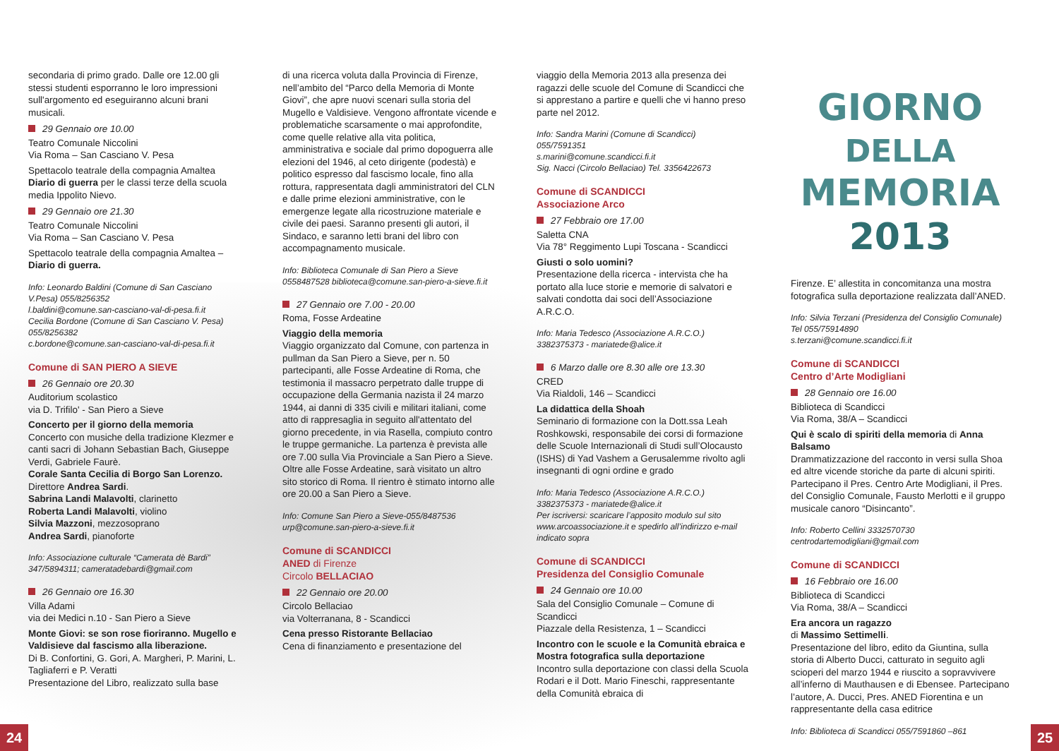secondaria di primo grado. Dalle ore 12.00 gli stessi studenti esporranno le loro impressioni sull'argomento ed eseguiranno alcuni brani musicali.
29 Gennaio ore 10.00
Teatro Comunale Niccolini
Via Roma – San Casciano V. Pesa
Spettacolo teatrale della compagnia Amaltea Diario di guerra per le classi terze della scuola media Ippolito Nievo.
29 Gennaio ore 21.30
Teatro Comunale Niccolini
Via Roma – San Casciano V. Pesa
Spettacolo teatrale della compagnia Amaltea – Diario di guerra.
Info: Leonardo Baldini (Comune di San Casciano V.Pesa) 055/8256352
l.baldini@comune.san-casciano-val-di-pesa.fi.it
Cecilia Bordone (Comune di San Casciano V. Pesa) 055/8256382
c.bordone@comune.san-casciano-val-di-pesa.fi.it
Comune di SAN PIERO A SIEVE
26 Gennaio ore 20.30
Auditorium scolastico
via D. Trifilo' - San Piero a Sieve
Concerto per il giorno della memoria
Concerto con musiche della tradizione Klezmer e canti sacri di Johann Sebastian Bach, Giuseppe Verdi, Gabriele Faurè.
Corale Santa Cecilia di Borgo San Lorenzo.
Direttore Andrea Sardi.
Sabrina Landi Malavolti, clarinetto
Roberta Landi Malavolti, violino
Silvia Mazzoni, mezzosoprano
Andrea Sardi, pianoforte
Info: Associazione culturale “Camerata dè Bardi” 347/5894311; cameratadebardi@gmail.com
26 Gennaio ore 16.30
Villa Adami
via dei Medici n.10 - San Piero a Sieve
Monte Giovi: se son rose fioriranno. Mugello e Valdisieve dal fascismo alla liberazione.
Di B. Confortini, G. Gori, A. Margheri, P. Marini, L. Tagliaferri e P. Veratti
Presentazione del Libro, realizzato sulla base
di una ricerca voluta dalla Provincia di Firenze, nell’ambito del “Parco della Memoria di Monte Giovi”, che apre nuovi scenari sulla storia del Mugello e Valdisieve. Vengono affrontate vicende e problematiche scarsamente o mai approfondite, come quelle relative alla vita politica, amministrativa e sociale dal primo dopoguerra alle elezioni del 1946, al ceto dirigente (podestà) e politico espresso dal fascismo locale, fino alla rottura, rappresentata dagli amministratori del CLN e dalle prime elezioni amministrative, con le emergenze legate alla ricostruzione materiale e civile dei paesi. Saranno presenti gli autori, il Sindaco, e saranno letti brani del libro con accompagnamento musicale.
Info: Biblioteca Comunale di San Piero a Sieve 0558487528 biblioteca@comune.san-piero-a-sieve.fi.it
27 Gennaio ore 7.00 - 20.00
Roma, Fosse Ardeatine
Viaggio della memoria
Viaggio organizzato dal Comune, con partenza in pullman da San Piero a Sieve, per n. 50 partecipanti, alle Fosse Ardeatine di Roma, che testimonia il massacro perpetrato dalle truppe di occupazione della Germania nazista il 24 marzo 1944, ai danni di 335 civili e militari italiani, come atto di rappresaglia in seguito all'attentato del giorno precedente, in via Rasella, compiuto contro le truppe germaniche. La partenza è prevista alle ore 7.00 sulla Via Provinciale a San Piero a Sieve. Oltre alle Fosse Ardeatine, sarà visitato un altro sito storico di Roma. Il rientro è stimato intorno alle ore 20.00 a San Piero a Sieve.
Info: Comune San Piero a Sieve-055/8487536
urp@comune.san-piero-a-sieve.fi.it
Comune di SCANDICCI
ANED di Firenze
Circolo BELLACIAO
22 Gennaio ore 20.00
Circolo Bellaciao
via Volterranana, 8 - Scandicci
Cena presso Ristorante Bellaciao
Cena di finanziamento e presentazione del
viaggio della Memoria 2013 alla presenza dei ragazzi delle scuole del Comune di Scandicci che si apprestano a partire e quelli che vi hanno preso parte nel 2012.
Info: Sandra Marini (Comune di Scandicci)
055/7591351
s.marini@comune.scandicci.fi.it
Sig. Nacci (Circolo Bellaciao) Tel. 3356422673
Comune di SCANDICCI
Associazione Arco
27 Febbraio ore 17.00
Saletta CNA
Via 78° Reggimento Lupi Toscana - Scandicci
Giusti o solo uomini?
Presentazione della ricerca - intervista che ha portato alla luce storie e memorie di salvatori e salvati condotta dai soci dell’Associazione A.R.C.O.
Info: Maria Tedesco (Associazione A.R.C.O.)
3382375373 - mariatede@alice.it
6 Marzo dalle ore 8.30 alle ore 13.30
CRED
Via Rialdoli, 146 – Scandicci
La didattica della Shoah
Seminario di formazione con la Dott.ssa Leah Roshkowski, responsabile dei corsi di formazione delle Scuole Internazionali di Studi sull’Olocausto (ISHS) di Yad Vashem a Gerusalemme rivolto agli insegnanti di ogni ordine e grado
Info: Maria Tedesco (Associazione A.R.C.O.)
3382375373 - mariatede@alice.it
Per iscriversi: scaricare l’apposito modulo sul sito www.arcoassociazione.it e spedirlo all’indirizzo e-mail indicato sopra
Comune di SCANDICCI
Presidenza del Consiglio Comunale
24 Gennaio ore 10.00
Sala del Consiglio Comunale – Comune di Scandicci
Piazzale della Resistenza, 1 – Scandicci
Incontro con le scuole e la Comunità ebraica e Mostra fotografica sulla deportazione
Incontro sulla deportazione con classi della Scuola Rodari e il Dott. Mario Fineschi, rappresentante della Comunità ebraica di
GIORNO
DELLA
MEMORIA
2013
Firenze. E’ allestita in concomitanza una mostra fotografica sulla deportazione realizzata dall’ANED.
Info: Silvia Terzani (Presidenza del Consiglio Comunale) Tel 055/75914890
s.terzani@comune.scandicci.fi.it
Comune di SCANDICCI
Centro d’Arte Modigliani
28 Gennaio ore 16.00
Biblioteca di Scandicci
Via Roma, 38/A – Scandicci
Qui è scalo di spiriti della memoria di Anna Balsamo
Drammatizzazione del racconto in versi sulla Shoa ed altre vicende storiche da parte di alcuni spiriti. Partecipano il Pres. Centro Arte Modigliani, il Pres. del Consiglio Comunale, Fausto Merlotti e il gruppo musicale canoro “Disincanto”.
Info: Roberto Cellini 3332570730
centrodartemodigliani@gmail.com
Comune di SCANDICCI
16 Febbraio ore 16.00
Biblioteca di Scandicci
Via Roma, 38/A – Scandicci
Era ancora un ragazzo
di Massimo Settimelli.
Presentazione del libro, edito da Giuntina, sulla storia di Alberto Ducci, catturato in seguito agli scioperi del marzo 1944 e riuscito a sopravvivere all’inferno di Mauthausen e di Ebensee. Partecipano l’autore, A. Ducci, Pres. ANED Fiorentina e un rappresentante della casa editrice
Info: Biblioteca di Scandicci 055/7591860 –861
24 25